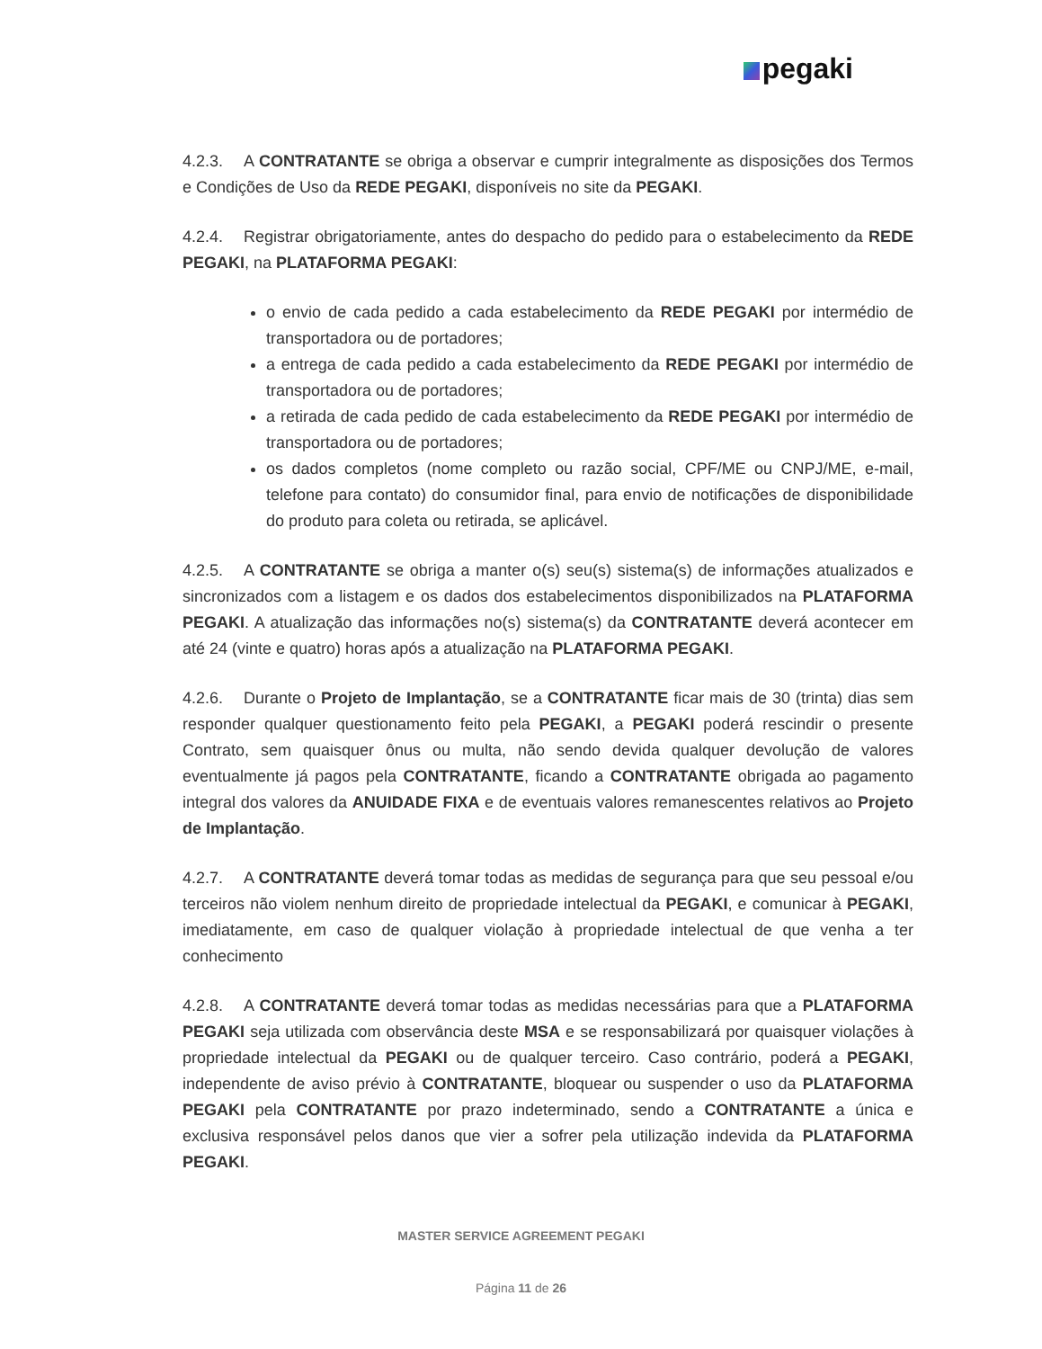pegaki
4.2.3. A CONTRATANTE se obriga a observar e cumprir integralmente as disposições dos Termos e Condições de Uso da REDE PEGAKI, disponíveis no site da PEGAKI.
4.2.4. Registrar obrigatoriamente, antes do despacho do pedido para o estabelecimento da REDE PEGAKI, na PLATAFORMA PEGAKI:
o envio de cada pedido a cada estabelecimento da REDE PEGAKI por intermédio de transportadora ou de portadores;
a entrega de cada pedido a cada estabelecimento da REDE PEGAKI por intermédio de transportadora ou de portadores;
a retirada de cada pedido de cada estabelecimento da REDE PEGAKI por intermédio de transportadora ou de portadores;
os dados completos (nome completo ou razão social, CPF/ME ou CNPJ/ME, e-mail, telefone para contato) do consumidor final, para envio de notificações de disponibilidade do produto para coleta ou retirada, se aplicável.
4.2.5. A CONTRATANTE se obriga a manter o(s) seu(s) sistema(s) de informações atualizados e sincronizados com a listagem e os dados dos estabelecimentos disponibilizados na PLATAFORMA PEGAKI. A atualização das informações no(s) sistema(s) da CONTRATANTE deverá acontecer em até 24 (vinte e quatro) horas após a atualização na PLATAFORMA PEGAKI.
4.2.6. Durante o Projeto de Implantação, se a CONTRATANTE ficar mais de 30 (trinta) dias sem responder qualquer questionamento feito pela PEGAKI, a PEGAKI poderá rescindir o presente Contrato, sem quaisquer ônus ou multa, não sendo devida qualquer devolução de valores eventualmente já pagos pela CONTRATANTE, ficando a CONTRATANTE obrigada ao pagamento integral dos valores da ANUIDADE FIXA e de eventuais valores remanescentes relativos ao Projeto de Implantação.
4.2.7. A CONTRATANTE deverá tomar todas as medidas de segurança para que seu pessoal e/ou terceiros não violem nenhum direito de propriedade intelectual da PEGAKI, e comunicar à PEGAKI, imediatamente, em caso de qualquer violação à propriedade intelectual de que venha a ter conhecimento
4.2.8. A CONTRATANTE deverá tomar todas as medidas necessárias para que a PLATAFORMA PEGAKI seja utilizada com observância deste MSA e se responsabilizará por quaisquer violações à propriedade intelectual da PEGAKI ou de qualquer terceiro. Caso contrário, poderá a PEGAKI, independente de aviso prévio à CONTRATANTE, bloquear ou suspender o uso da PLATAFORMA PEGAKI pela CONTRATANTE por prazo indeterminado, sendo a CONTRATANTE a única e exclusiva responsável pelos danos que vier a sofrer pela utilização indevida da PLATAFORMA PEGAKI.
MASTER SERVICE AGREEMENT PEGAKI
Página 11 de 26